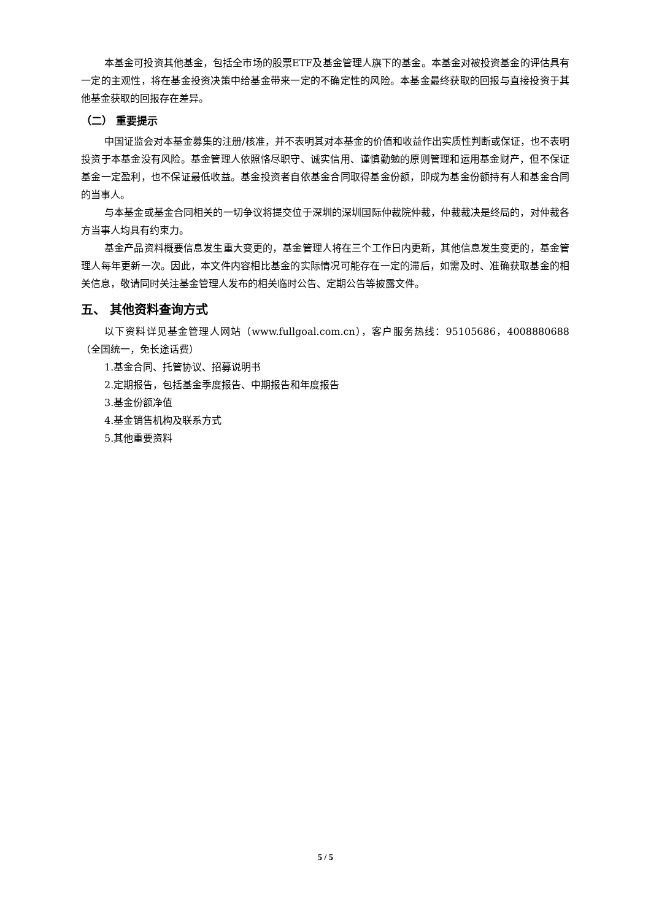本基金可投资其他基金，包括全市场的股票ETF及基金管理人旗下的基金。本基金对被投资基金的评估具有一定的主观性，将在基金投资决策中给基金带来一定的不确定性的风险。本基金最终获取的回报与直接投资于其他基金获取的回报存在差异。
（二） 重要提示
中国证监会对本基金募集的注册/核准，并不表明其对本基金的价值和收益作出实质性判断或保证，也不表明投资于本基金没有风险。基金管理人依照恪尽职守、诚实信用、谨慎勤勉的原则管理和运用基金财产，但不保证基金一定盈利，也不保证最低收益。基金投资者自依基金合同取得基金份额，即成为基金份额持有人和基金合同的当事人。
与本基金或基金合同相关的一切争议将提交位于深圳的深圳国际仲裁院仲裁，仲裁裁决是终局的，对仲裁各方当事人均具有约束力。
基金产品资料概要信息发生重大变更的，基金管理人将在三个工作日内更新，其他信息发生变更的，基金管理人每年更新一次。因此，本文件内容相比基金的实际情况可能存在一定的滞后，如需及时、准确获取基金的相关信息，敬请同时关注基金管理人发布的相关临时公告、定期公告等披露文件。
五、 其他资料查询方式
以下资料详见基金管理人网站（www.fullgoal.com.cn），客户服务热线：95105686，4008880688（全国统一，免长途话费）
1.基金合同、托管协议、招募说明书
2.定期报告，包括基金季度报告、中期报告和年度报告
3.基金份额净值
4.基金销售机构及联系方式
5.其他重要资料
5 / 5